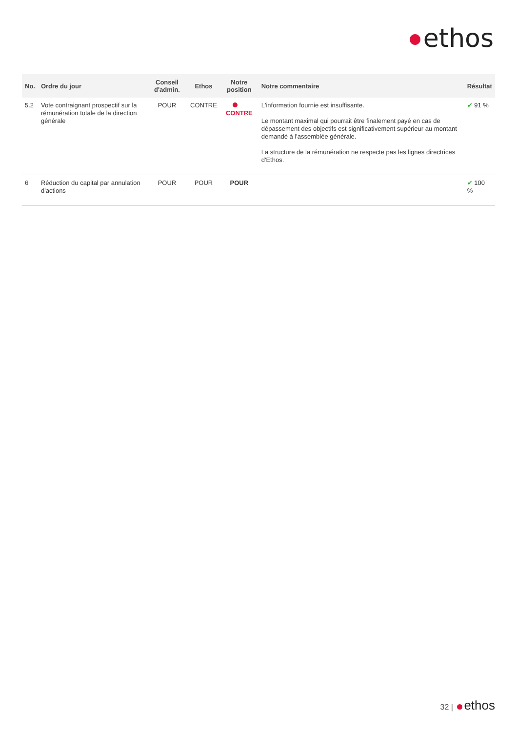ethos
| No. | Ordre du jour | Conseil d'admin. | Ethos | Notre position | Notre commentaire | Résultat |
| --- | --- | --- | --- | --- | --- | --- |
| 5.2 | Vote contraignant prospectif sur la rémunération totale de la direction générale | POUR | CONTRE | CONTRE | L'information fournie est insuffisante. Le montant maximal qui pourrait être finalement payé en cas de dépassement des objectifs est significativement supérieur au montant demandé à l'assemblée générale. La structure de la rémunération ne respecte pas les lignes directrices d'Ethos. | ✔ 91 % |
| 6 | Réduction du capital par annulation d'actions | POUR | POUR | POUR | | ✔ 100 % |
32 | ethos